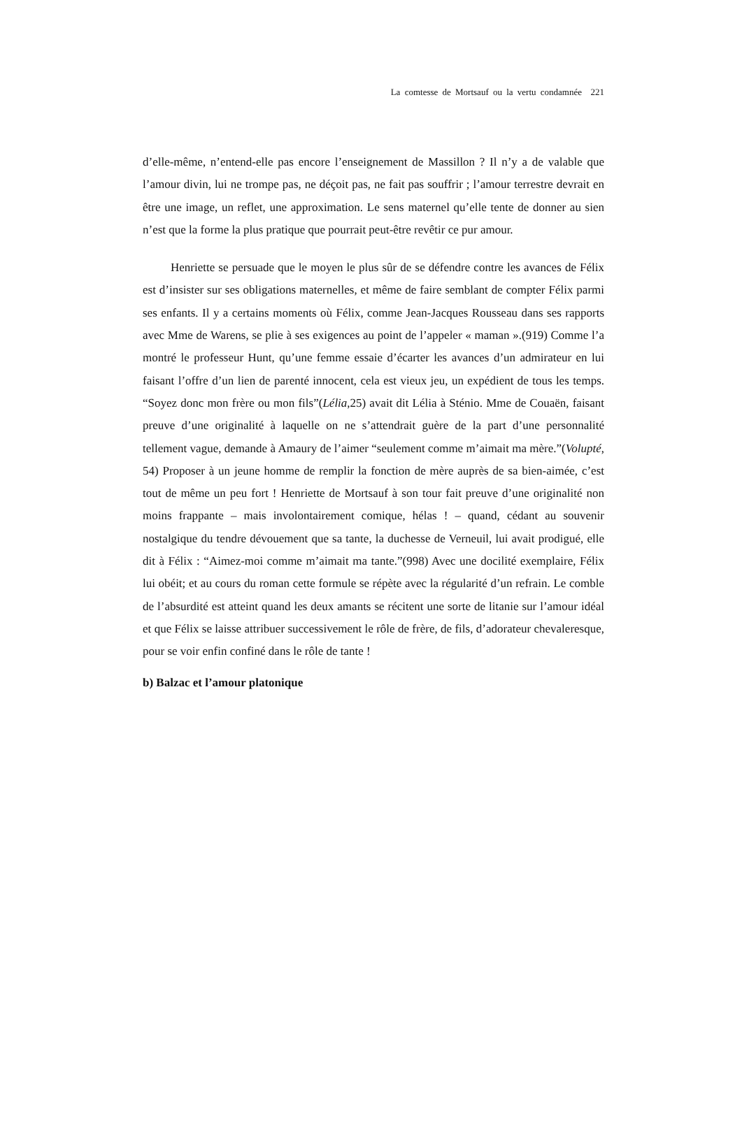La comtesse de Mortsauf ou la vertu condamnée 221
d’elle-même, n’entend-elle pas encore l’enseignement de Massillon ? Il n’y a de valable que l’amour divin, lui ne trompe pas, ne déçoit pas, ne fait pas souffrir ; l’amour terrestre devrait en être une image, un reflet, une approximation. Le sens maternel qu’elle tente de donner au sien n’est que la forme la plus pratique que pourrait peut-être revêtir ce pur amour.
Henriette se persuade que le moyen le plus sûr de se défendre contre les avances de Félix est d’insister sur ses obligations maternelles, et même de faire semblant de compter Félix parmi ses enfants. Il y a certains moments où Félix, comme Jean-Jacques Rousseau dans ses rapports avec Mme de Warens, se plie à ses exigences au point de l’appeler « maman ».(919) Comme l’a montré le professeur Hunt, qu’une femme essaie d’écarter les avances d’un admirateur en lui faisant l’offre d’un lien de parenté innocent, cela est vieux jeu, un expédient de tous les temps. “Soyez donc mon frère ou mon fils”(Lélia,25) avait dit Lélia à Sténio. Mme de Couaën, faisant preuve d’une originalité à laquelle on ne s’attendrait guère de la part d’une personnalité tellement vague, demande à Amaury de l’aimer “seulement comme m’aimait ma mère.”(Volupté, 54) Proposer à un jeune homme de remplir la fonction de mère auprès de sa bien-aimée, c’est tout de même un peu fort ! Henriette de Mortsauf à son tour fait preuve d’une originalité non moins frappante – mais involontairement comique, hélas ! – quand, cédant au souvenir nostalgique du tendre dévouement que sa tante, la duchesse de Verneuil, lui avait prodigué, elle dit à Félix : “Aimez-moi comme m’aimait ma tante.”(998) Avec une docilité exemplaire, Félix lui obéit; et au cours du roman cette formule se répète avec la régularité d’un refrain. Le comble de l’absurdité est atteint quand les deux amants se récitent une sorte de litanie sur l’amour idéal et que Félix se laisse attribuer successivement le rôle de frère, de fils, d’adorateur chevaleresque, pour se voir enfin confiné dans le rôle de tante !
b) Balzac et l’amour platonique